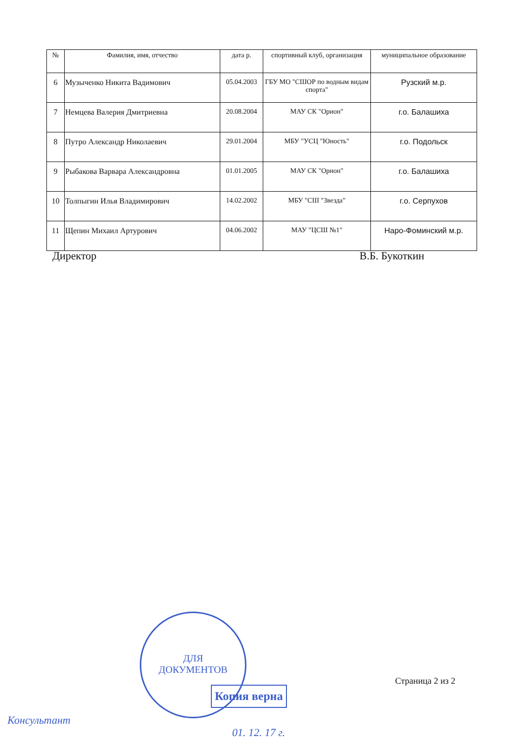| № | Фамилия, имя, отчество | дата р. | спортивный клуб, организация | муниципальное образование |
| --- | --- | --- | --- | --- |
| 6 | Музыченко Никита Вадимович | 05.04.2003 | ГБУ МО "СШОР по водным видам спорта" | Рузский м.р. |
| 7 | Немцева Валерия Дмитриевна | 20.08.2004 | МАУ СК "Орион" | г.о. Балашиха |
| 8 | Путро Александр Николаевич | 29.01.2004 | МБУ "УСЦ "Юность" | г.о. Подольск |
| 9 | Рыбакова Варвара Александровна | 01.01.2005 | МАУ СК "Орион" | г.о. Балашиха |
| 10 | Толпыгин Илья Владимирович | 14.02.2002 | МБУ "СШ "Звезда" | г.о. Серпухов |
| 11 | Щепин Михаил Артурович | 04.06.2002 | МАУ "ЦСШ №1" | Наро-Фоминский м.р. |
Директор В.Б. Букоткин
ДЛЯ
ДОКУМЕНТОВ
Страница 2 из 2
Копия верна
Консультант
01. 12. 17 г.